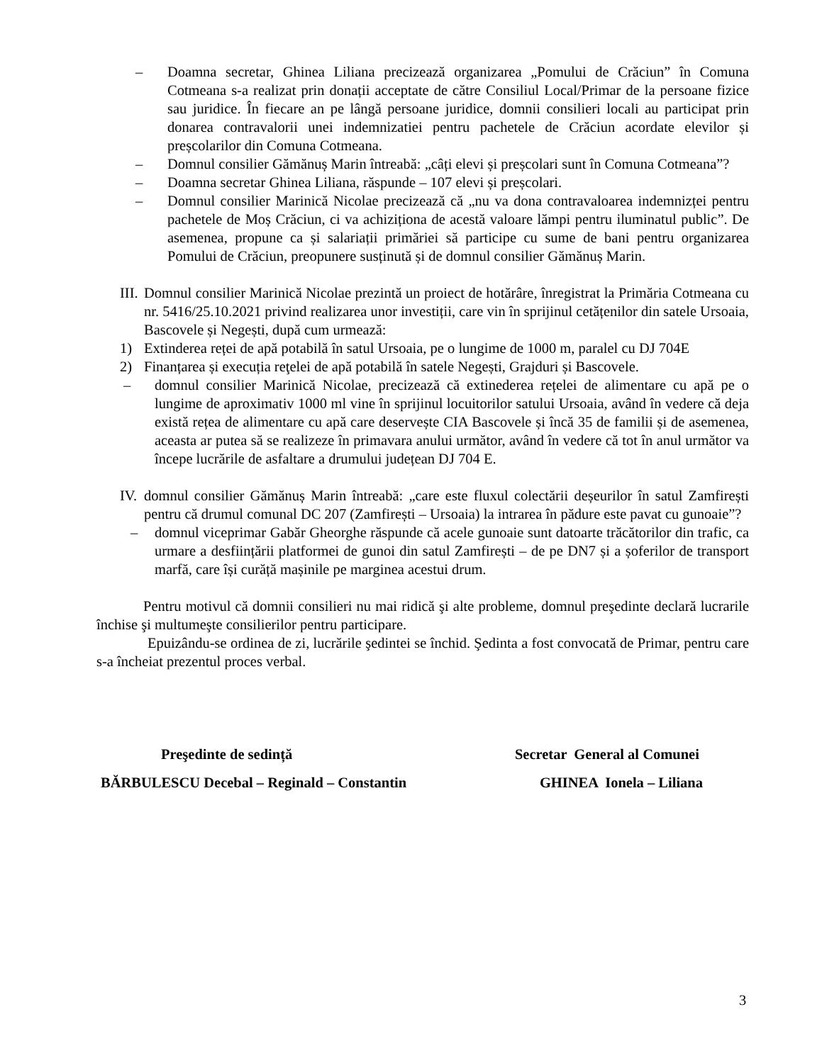– Doamna secretar, Ghinea Liliana precizează organizarea „Pomului de Crăciun” în Comuna Cotmeana s-a realizat prin donații acceptate de către Consiliul Local/Primar de la persoane fizice sau juridice. În fiecare an pe lângă persoane juridice, domnii consilieri locali au participat prin donarea contravalorii unei indemnizatiei pentru pachetele de Crăciun acordate elevilor și preșcolarilor din Comuna Cotmeana.
– Domnul consilier Gămănuș Marin întreabă: „câți elevi și preșcolari sunt în Comuna Cotmeana”?
– Doamna secretar Ghinea Liliana, răspunde – 107 elevi și preșcolari.
– Domnul consilier Marinică Nicolae precizează că „nu va dona contravaloarea indemnizței pentru pachetele de Moș Crăciun, ci va achiziționa de acestă valoare lămpi pentru iluminatul public”. De asemenea, propune ca și salariații primăriei să participe cu sume de bani pentru organizarea Pomului de Crăciun, preopunere susținută și de domnul consilier Gămănuș Marin.
III. Domnul consilier Marinică Nicolae prezintă un proiect de hotărâre, înregistrat la Primăria Cotmeana cu nr. 5416/25.10.2021 privind realizarea unor investiții, care vin în sprijinul cetățenilor din satele Ursoaia, Bascovele și Negești, după cum urmează:
1) Extinderea reței de apă potabilă în satul Ursoaia, pe o lungime de 1000 m, paralel cu DJ 704E
2) Finanțarea și execuția reţelei de apă potabilă în satele Negești, Grajduri și Bascovele.
– domnul consilier Marinică Nicolae, precizează că extinederea rețelei de alimentare cu apă pe o lungime de aproximativ 1000 ml vine în sprijinul locuitorilor satului Ursoaia, având în vedere că deja există rețea de alimentare cu apă care deservește CIA Bascovele și încă 35 de familii și de asemenea, aceasta ar putea să se realizeze în primavara anului următor, având în vedere că tot în anul următor va începe lucrările de asfaltare a drumului județean DJ 704 E.
IV. domnul consilier Gămănuș Marin întreabă: „care este fluxul colectării deșeurilor în satul Zamfirești pentru că drumul comunal DC 207 (Zamfirești – Ursoaia) la intrarea în pădure este pavat cu gunoaie”?
– domnul viceprimar Gabăr Gheorghe răspunde că acele gunoaie sunt datoarte trăcătorilor din trafic, ca urmare a desființării platformei de gunoi din satul Zamfirești – de pe DN7 și a șoferilor de transport marfă, care își curăță mașinile pe marginea acestui drum.
Pentru motivul că domnii consilieri nu mai ridică şi alte probleme, domnul preşedinte declară lucrarile închise şi multumeşte consilierilor pentru participare.
Epuizându-se ordinea de zi, lucrările şedintei se închid. Şedinta a fost convocată de Primar, pentru care s-a încheiat prezentul proces verbal.
Preşedinte de sedință
BĂRBULESCU Decebal – Reginald – Constantin
Secretar General al Comunei
GHINEA Ionela – Liliana
3